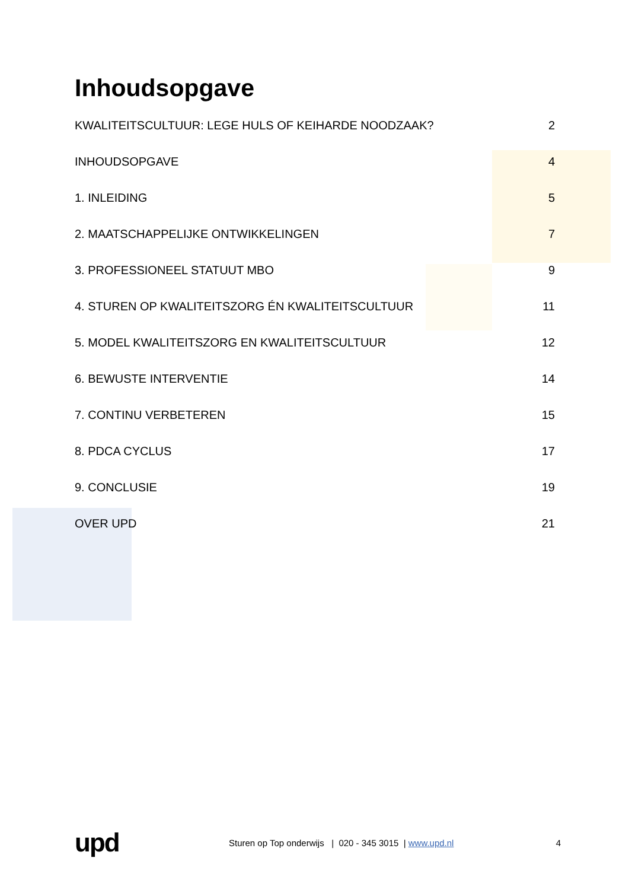Inhoudsopgave
KWALITEITSCULTUUR: LEGE HULS OF KEIHARDE NOODZAAK? 2
INHOUDSOPGAVE 4
1. INLEIDING 5
2. MAATSCHAPPELIJKE ONTWIKKELINGEN 7
3. PROFESSIONEEL STATUUT MBO 9
4. STUREN OP KWALITEITSZORG ÉN KWALITEITSCULTUUR 11
5. MODEL KWALITEITSZORG EN KWALITEITSCULTUUR 12
6. BEWUSTE INTERVENTIE 14
7. CONTINU VERBETEREN 15
8. PDCA CYCLUS 17
9. CONCLUSIE 19
OVER UPD 21
upd Sturen op Top onderwijs | 020 - 345 3015 | www.upd.nl 4